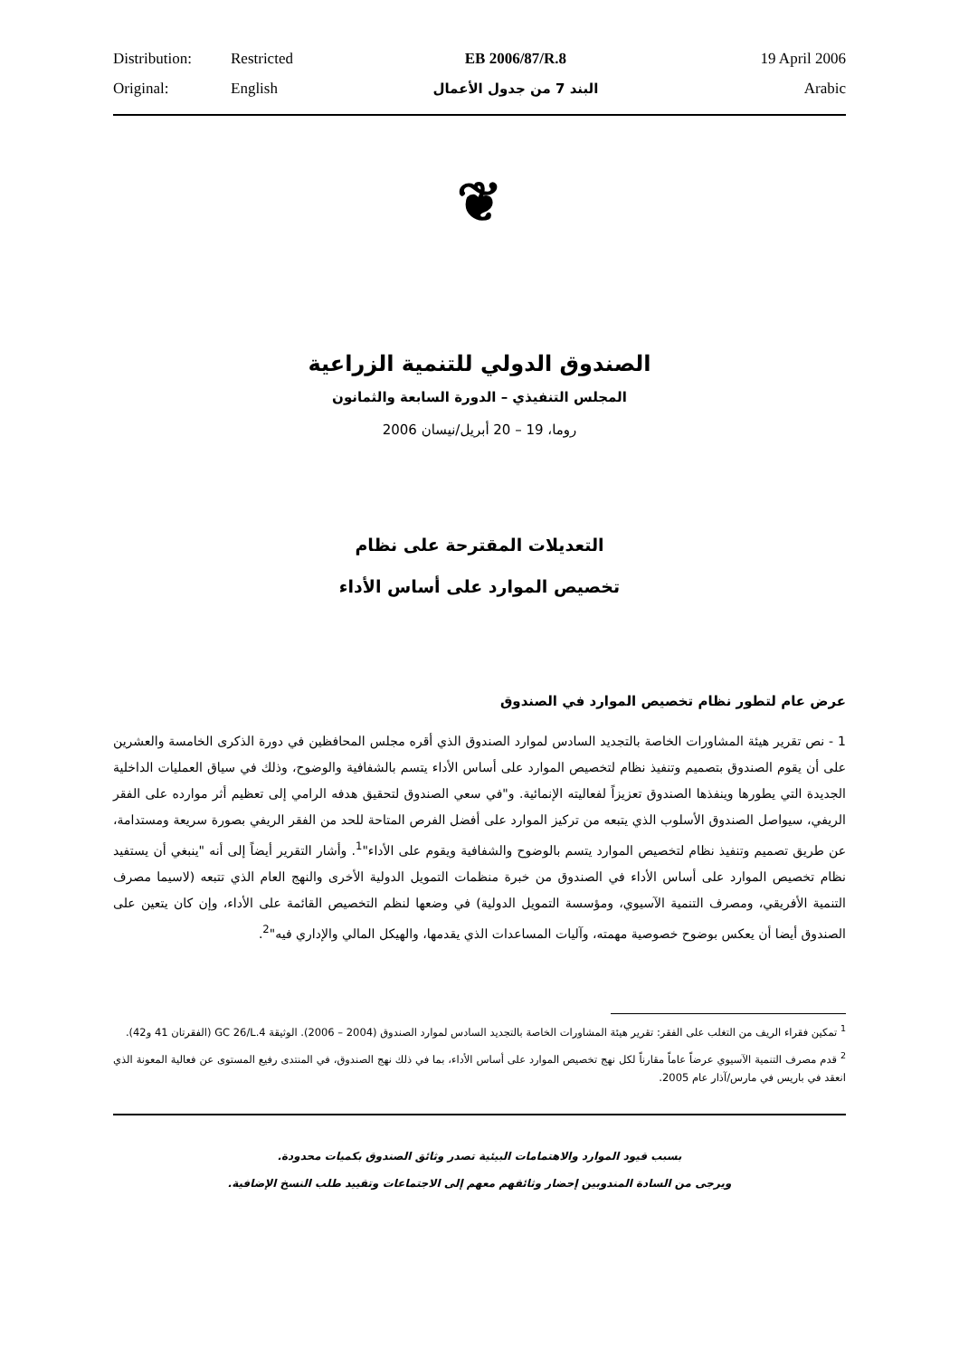| Distribution: | Restricted | EB 2006/87/R.8 | 19 April 2006 |
| Original: | English | البند 7 من جدول الأعمال | Arabic |
❦
الصندوق الدولي للتنمية الزراعية
المجلس التنفيذي – الدورة السابعة والثمانون
روما، 19 – 20 أبريل/نيسان 2006
التعديلات المقترحة على نظام
تخصيص الموارد على أساس الأداء
عرض عام لتطور نظام تخصيص الموارد في الصندوق
1 - نص تقرير هيئة المشاورات الخاصة بالتجديد السادس لموارد الصندوق الذي أقره مجلس المحافظين في دورة الذكرى الخامسة والعشرين على أن يقوم الصندوق بتصميم وتنفيذ نظام لتخصيص الموارد على أساس الأداء يتسم بالشفافية والوضوح، وذلك في سياق العمليات الداخلية الجديدة التي يطورها وينفذها الصندوق تعزيزاً لفعاليته الإنمائية. و"في سعي الصندوق لتحقيق هدفه الرامي إلى تعظيم أثر موارده على الفقر الريفي، سيواصل الصندوق الأسلوب الذي يتبعه من تركيز الموارد على أفضل الفرص المتاحة للحد من الفقر الريفي بصورة سريعة ومستدامة، عن طريق تصميم وتنفيذ نظام لتخصيص الموارد يتسم بالوضوح والشفافية ويقوم على الأداء"<sup>1</sup>. وأشار التقرير أيضاً إلى أنه "ينبغي أن يستفيد نظام تخصيص الموارد على أساس الأداء في الصندوق من خبرة منظمات التمويل الدولية الأخرى والنهج العام الذي تتبعه (لاسيما مصرف التنمية الأفريقي، ومصرف التنمية الآسيوي، ومؤسسة التمويل الدولية) في وضعها لنظم التخصيص القائمة على الأداء، وإن كان يتعين على الصندوق أيضا أن يعكس بوضوح خصوصية مهمته، وآليات المساعدات الذي يقدمها، والهيكل المالي والإداري فيه"<sup>2</sup>.
<sup>1</sup> تمكين فقراء الريف من التغلب على الفقر: تقرير هيئة المشاورات الخاصة بالتجديد السادس لموارد الصندوق (2004 – 2006). الوثيقة GC 26/L.4 (الفقرتان 41 و42).
<sup>2</sup> قدم مصرف التنمية الآسيوي عرضاً عاماً مقارناً لكل نهج تخصيص الموارد على أساس الأداء، بما في ذلك نهج الصندوق، في المنتدى رفيع المستوى عن فعالية المعونة الذي انعقد في باريس في مارس/آذار عام 2005.
بسبب قيود الموارد والاهتمامات البيئية تصدر وثائق الصندوق بكميات محدودة.
ويرجى من السادة المندوبين إحضار وثائقهم معهم إلى الاجتماعات وتقييد طلب النسخ الإضافية.